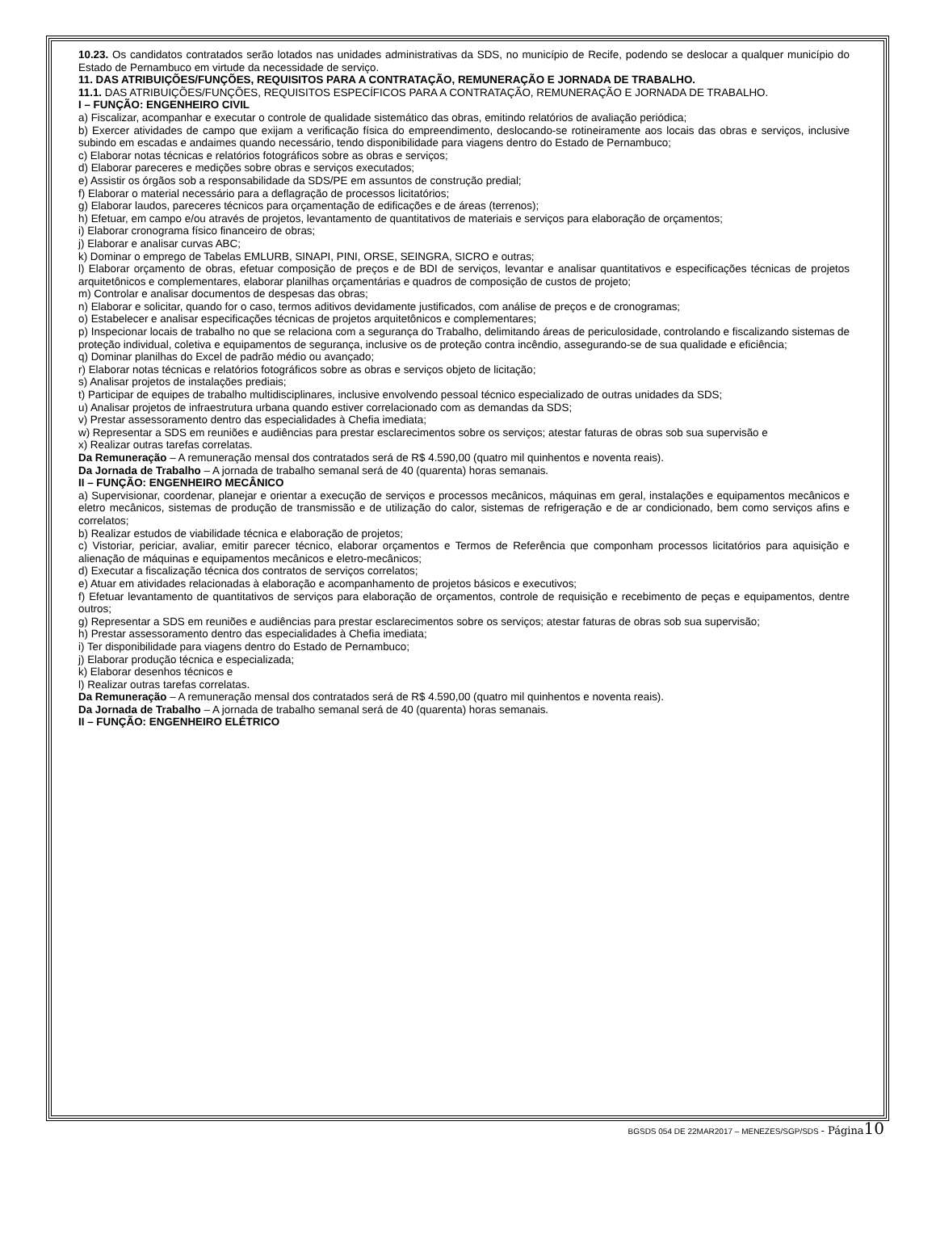10.23. Os candidatos contratados serão lotados nas unidades administrativas da SDS, no município de Recife, podendo se deslocar a qualquer município do Estado de Pernambuco em virtude da necessidade de serviço.
11. DAS ATRIBUIÇÕES/FUNÇÕES, REQUISITOS PARA A CONTRATAÇÃO, REMUNERAÇÃO E JORNADA DE TRABALHO.
11.1. DAS ATRIBUIÇÕES/FUNÇÕES, REQUISITOS ESPECÍFICOS PARA A CONTRATAÇÃO, REMUNERAÇÃO E JORNADA DE TRABALHO.
I – FUNÇÃO: ENGENHEIRO CIVIL
a) Fiscalizar, acompanhar e executar o controle de qualidade sistemático das obras, emitindo relatórios de avaliação periódica;
b) Exercer atividades de campo que exijam a verificação física do empreendimento, deslocando-se rotineiramente aos locais das obras e serviços, inclusive subindo em escadas e andaimes quando necessário, tendo disponibilidade para viagens dentro do Estado de Pernambuco;
c) Elaborar notas técnicas e relatórios fotográficos sobre as obras e serviços;
d) Elaborar pareceres e medições sobre obras e serviços executados;
e) Assistir os órgãos sob a responsabilidade da SDS/PE em assuntos de construção predial;
f) Elaborar o material necessário para a deflagração de processos licitatórios;
g) Elaborar laudos, pareceres técnicos para orçamentação de edificações e de áreas (terrenos);
h) Efetuar, em campo e/ou através de projetos, levantamento de quantitativos de materiais e serviços para elaboração de orçamentos;
i) Elaborar cronograma físico financeiro de obras;
j) Elaborar e analisar curvas ABC;
k) Dominar o emprego de Tabelas EMLURB, SINAPI, PINI, ORSE, SEINGRA, SICRO e outras;
l) Elaborar orçamento de obras, efetuar composição de preços e de BDI de serviços, levantar e analisar quantitativos e especificações técnicas de projetos arquitetônicos e complementares, elaborar planilhas orçamentárias e quadros de composição de custos de projeto;
m) Controlar e analisar documentos de despesas das obras;
n) Elaborar e solicitar, quando for o caso, termos aditivos devidamente justificados, com análise de preços e de cronogramas;
o) Estabelecer e analisar especificações técnicas de projetos arquitetônicos e complementares;
p) Inspecionar locais de trabalho no que se relaciona com a segurança do Trabalho, delimitando áreas de periculosidade, controlando e fiscalizando sistemas de proteção individual, coletiva e equipamentos de segurança, inclusive os de proteção contra incêndio, assegurando-se de sua qualidade e eficiência;
q) Dominar planilhas do Excel de padrão médio ou avançado;
r) Elaborar notas técnicas e relatórios fotográficos sobre as obras e serviços objeto de licitação;
s) Analisar projetos de instalações prediais;
t) Participar de equipes de trabalho multidisciplinares, inclusive envolvendo pessoal técnico especializado de outras unidades da SDS;
u) Analisar projetos de infraestrutura urbana quando estiver correlacionado com as demandas da SDS;
v) Prestar assessoramento dentro das especialidades à Chefia imediata;
w) Representar a SDS em reuniões e audiências para prestar esclarecimentos sobre os serviços; atestar faturas de obras sob sua supervisão e
x) Realizar outras tarefas correlatas.
Da Remuneração – A remuneração mensal dos contratados será de R$ 4.590,00 (quatro mil quinhentos e noventa reais).
Da Jornada de Trabalho – A jornada de trabalho semanal será de 40 (quarenta) horas semanais.
II – FUNÇÃO: ENGENHEIRO MECÂNICO
a) Supervisionar, coordenar, planejar e orientar a execução de serviços e processos mecânicos, máquinas em geral, instalações e equipamentos mecânicos e eletro mecânicos, sistemas de produção de transmissão e de utilização do calor, sistemas de refrigeração e de ar condicionado, bem como serviços afins e correlatos;
b) Realizar estudos de viabilidade técnica e elaboração de projetos;
c) Vistoriar, periciar, avaliar, emitir parecer técnico, elaborar orçamentos e Termos de Referência que componham processos licitatórios para aquisição e alienação de máquinas e equipamentos mecânicos e eletro-mecânicos;
d) Executar a fiscalização técnica dos contratos de serviços correlatos;
e) Atuar em atividades relacionadas à elaboração e acompanhamento de projetos básicos e executivos;
f) Efetuar levantamento de quantitativos de serviços para elaboração de orçamentos, controle de requisição e recebimento de peças e equipamentos, dentre outros;
g) Representar a SDS em reuniões e audiências para prestar esclarecimentos sobre os serviços; atestar faturas de obras sob sua supervisão;
h) Prestar assessoramento dentro das especialidades à Chefia imediata;
i) Ter disponibilidade para viagens dentro do Estado de Pernambuco;
j) Elaborar produção técnica e especializada;
k) Elaborar desenhos técnicos e
l) Realizar outras tarefas correlatas.
Da Remuneração – A remuneração mensal dos contratados será de R$ 4.590,00 (quatro mil quinhentos e noventa reais).
Da Jornada de Trabalho – A jornada de trabalho semanal será de 40 (quarenta) horas semanais.
II – FUNÇÃO: ENGENHEIRO ELÉTRICO
BGSDS 054 DE 22MAR2017 – MENEZES/SGP/SDS - Página 10